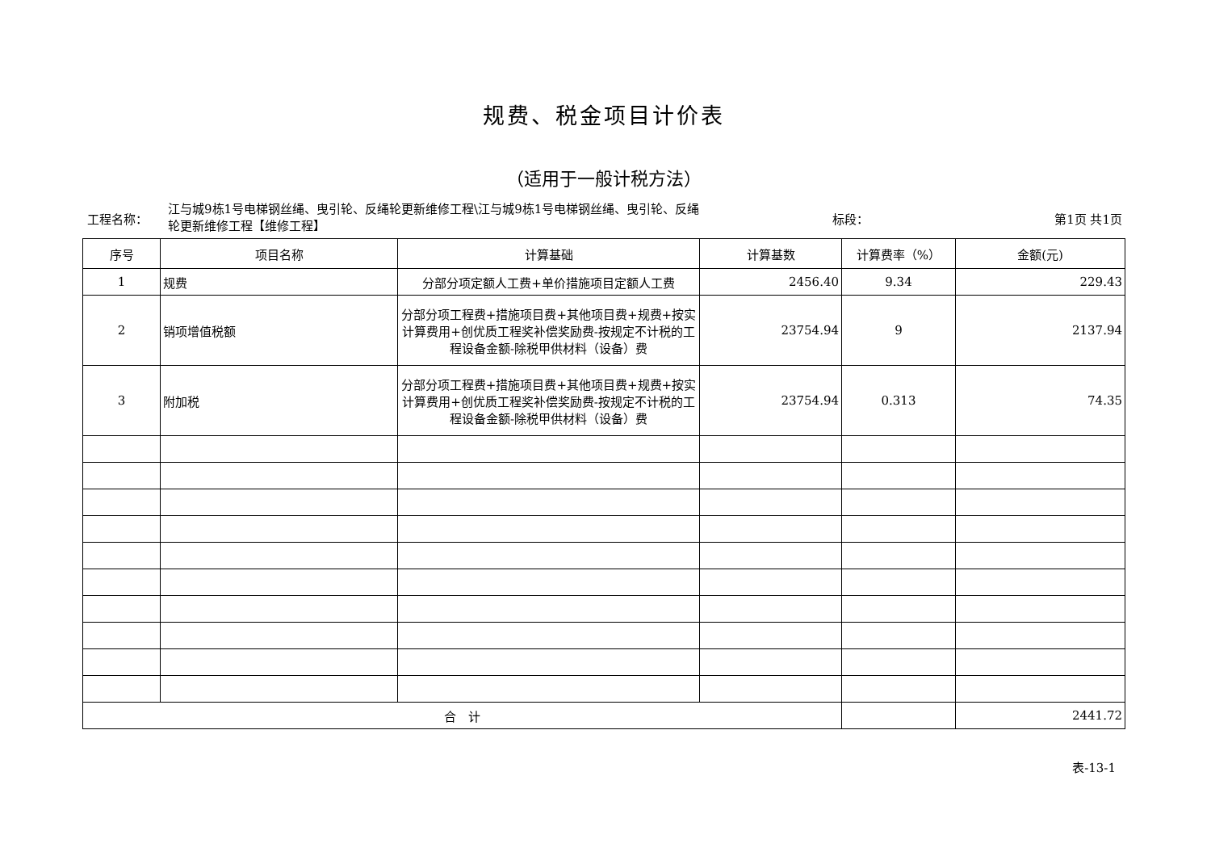规费、税金项目计价表
（适用于一般计税方法）
工程名称：
江与城9栋1号电梯钢丝绳、曳引轮、反绳轮更新维修工程\江与城9栋1号电梯钢丝绳、曳引轮、反绳轮更新维修工程【维修工程】
标段： 第1页 共1页
| 序号 | 项目名称 | 计算基础 | 计算基数 | 计算费率（%） | 金额(元) |
| --- | --- | --- | --- | --- | --- |
| 1 | 规费 | 分部分项定额人工费+单价措施项目定额人工费 | 2456.40 | 9.34 | 229.43 |
| 2 | 销项增值税额 | 分部分项工程费+措施项目费+其他项目费+规费+按实计算费用+创优质工程奖补偿奖励费-按规定不计税的工程设备金额-除税甲供材料（设备）费 | 23754.94 | 9 | 2137.94 |
| 3 | 附加税 | 分部分项工程费+措施项目费+其他项目费+规费+按实计算费用+创优质工程奖补偿奖励费-按规定不计税的工程设备金额-除税甲供材料（设备）费 | 23754.94 | 0.313 | 74.35 |
| 合 计 | | | | | 2441.72 |
表-13-1